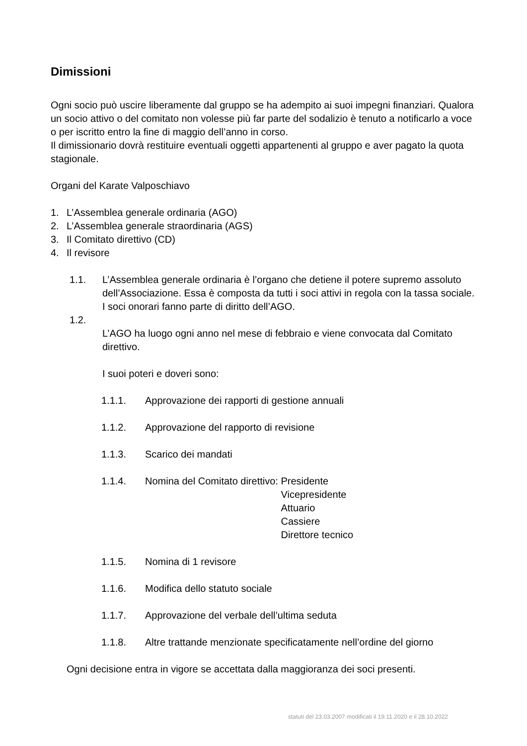Dimissioni
Ogni socio può uscire liberamente dal gruppo se ha adempito ai suoi impegni finanziari. Qualora un socio attivo o del comitato non volesse più far parte del sodalizio è tenuto a notificarlo a voce o per iscritto entro la fine di maggio dell’anno in corso.
Il dimissionario dovrà restituire eventuali oggetti appartenenti al gruppo e aver pagato la quota stagionale.
Organi del Karate Valposchiavo
1. L’Assemblea generale ordinaria (AGO)
2. L’Assemblea generale straordinaria (AGS)
3. Il Comitato direttivo (CD)
4. Il revisore
1.1. L’Assemblea generale ordinaria è l’organo che detiene il potere supremo assoluto dell’Associazione. Essa è composta da tutti i soci attivi in regola con la tassa sociale. I soci onorari fanno parte di diritto dell’AGO.
1.2.
L’AGO ha luogo ogni anno nel mese di febbraio e viene convocata dal Comitato direttivo.
I suoi poteri e doveri sono:
1.1.1. Approvazione dei rapporti di gestione annuali
1.1.2. Approvazione del rapporto di revisione
1.1.3. Scarico dei mandati
1.1.4. Nomina del Comitato direttivo: Presidente
Vicepresidente
Attuario
Cassiere
Direttore tecnico
1.1.5. Nomina di 1 revisore
1.1.6. Modifica dello statuto sociale
1.1.7. Approvazione del verbale dell’ultima seduta
1.1.8. Altre trattande menzionate specificatamente nell’ordine del giorno
Ogni decisione entra in vigore se accettata dalla maggioranza dei soci presenti.
statuti del 23.03.2007 modificati il 19.11.2020 e il 28.10.2022